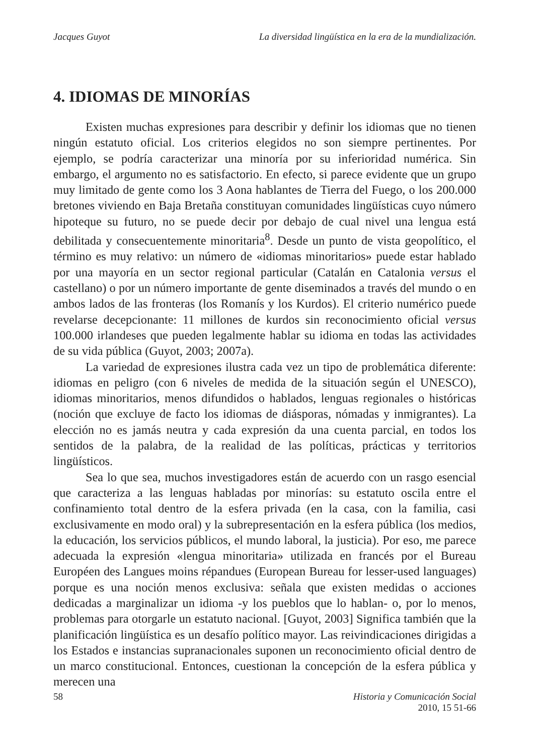Jacques Guyot La diversidad lingüística en la era de la mundialización.
4. IDIOMAS DE MINORÍAS
Existen muchas expresiones para describir y definir los idiomas que no tienen ningún estatuto oficial. Los criterios elegidos no son siempre pertinentes. Por ejemplo, se podría caracterizar una minoría por su inferioridad numérica. Sin embargo, el argumento no es satisfactorio. En efecto, si parece evidente que un grupo muy limitado de gente como los 3 Aona hablantes de Tierra del Fuego, o los 200.000 bretones viviendo en Baja Bretaña constituyan comunidades lingüísticas cuyo número hipoteque su futuro, no se puede decir por debajo de cual nivel una lengua está debilitada y consecuentemente minoritaria<sup>8</sup>. Desde un punto de vista geopolítico, el término es muy relativo: un número de «idiomas minoritarios» puede estar hablado por una mayoría en un sector regional particular (Catalán en Catalonia versus el castellano) o por un número importante de gente diseminados a través del mundo o en ambos lados de las fronteras (los Romanís y los Kurdos). El criterio numérico puede revelarse decepcionante: 11 millones de kurdos sin reconocimiento oficial versus 100.000 irlandeses que pueden legalmente hablar su idioma en todas las actividades de su vida pública (Guyot, 2003; 2007a).
La variedad de expresiones ilustra cada vez un tipo de problemática diferente: idiomas en peligro (con 6 niveles de medida de la situación según el UNESCO), idiomas minoritarios, menos difundidos o hablados, lenguas regionales o históricas (noción que excluye de facto los idiomas de diásporas, nómadas y inmigrantes). La elección no es jamás neutra y cada expresión da una cuenta parcial, en todos los sentidos de la palabra, de la realidad de las políticas, prácticas y territorios lingüísticos.
Sea lo que sea, muchos investigadores están de acuerdo con un rasgo esencial que caracteriza a las lenguas habladas por minorías: su estatuto oscila entre el confinamiento total dentro de la esfera privada (en la casa, con la familia, casi exclusivamente en modo oral) y la subrepresentación en la esfera pública (los medios, la educación, los servicios públicos, el mundo laboral, la justicia). Por eso, me parece adecuada la expresión «lengua minoritaria» utilizada en francés por el Bureau Européen des Langues moins répandues (European Bureau for lesser-used languages) porque es una noción menos exclusiva: señala que existen medidas o acciones dedicadas a marginalizar un idioma -y los pueblos que lo hablan- o, por lo menos, problemas para otorgarle un estatuto nacional. [Guyot, 2003] Significa también que la planificación lingüística es un desafío político mayor. Las reivindicaciones dirigidas a los Estados e instancias supranacionales suponen un reconocimiento oficial dentro de un marco constitucional. Entonces, cuestionan la concepción de la esfera pública y merecen una
58 Historia y Comunicación Social
2010, 15 51-66